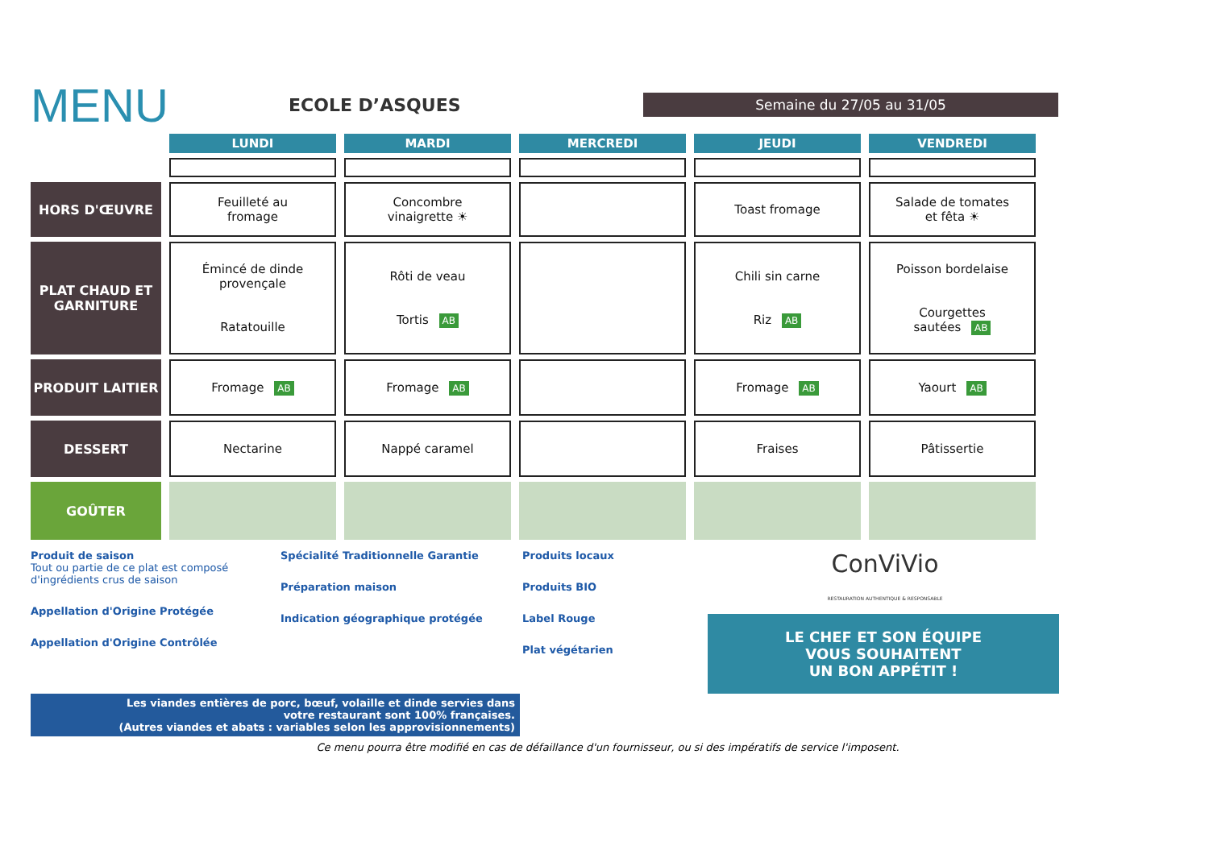MENU
ECOLE D’ASQUES
Semaine du 27/05 au 31/05
| | LUNDI | MARDI | MERCREDI | JEUDI | VENDREDI |
| --- | --- | --- | --- | --- | --- |
| HORS D'ŒUVRE | Feuilleté au fromage | Concombre vinaigrette ☀ | | Toast fromage | Salade de tomates et fêta ☀ |
| PLAT CHAUD ET GARNITURE | Émincé de dinde provençale Ratatouille | Rôti de veau Tortis AB | | Chili sin carne Riz AB | Poisson bordelaise Courgettes sautées AB |
| PRODUIT LAITIER | Fromage AB | Fromage AB | | Fromage AB | Yaourt AB |
| DESSERT | Nectarine | Nappé caramel | | Fraises | Pâtissertie |
| GOÛTER | | | | | |
Produit de saison
Tout ou partie de ce plat est composé d'ingrédients crus de saison
Appellation d'Origine Protégée
Appellation d'Origine Contrôlée
Spécialité Traditionnelle Garantie
Préparation maison
Indication géographique protégée
Produits locaux
Produits BIO
Label Rouge
Plat végétarien
ConViVio
RESTAURATION AUTHENTIQUE & RESPONSABLE
LE CHEF ET SON ÉQUIPE
VOUS SOUHAITENT
UN BON APPÉTIT !
Les viandes entières de porc, bœuf, volaille et dinde servies dans
votre restaurant sont 100% françaises.
(Autres viandes et abats : variables selon les approvisionnements)
Ce menu pourra être modifié en cas de défaillance d'un fournisseur, ou si des impératifs de service l'imposent.